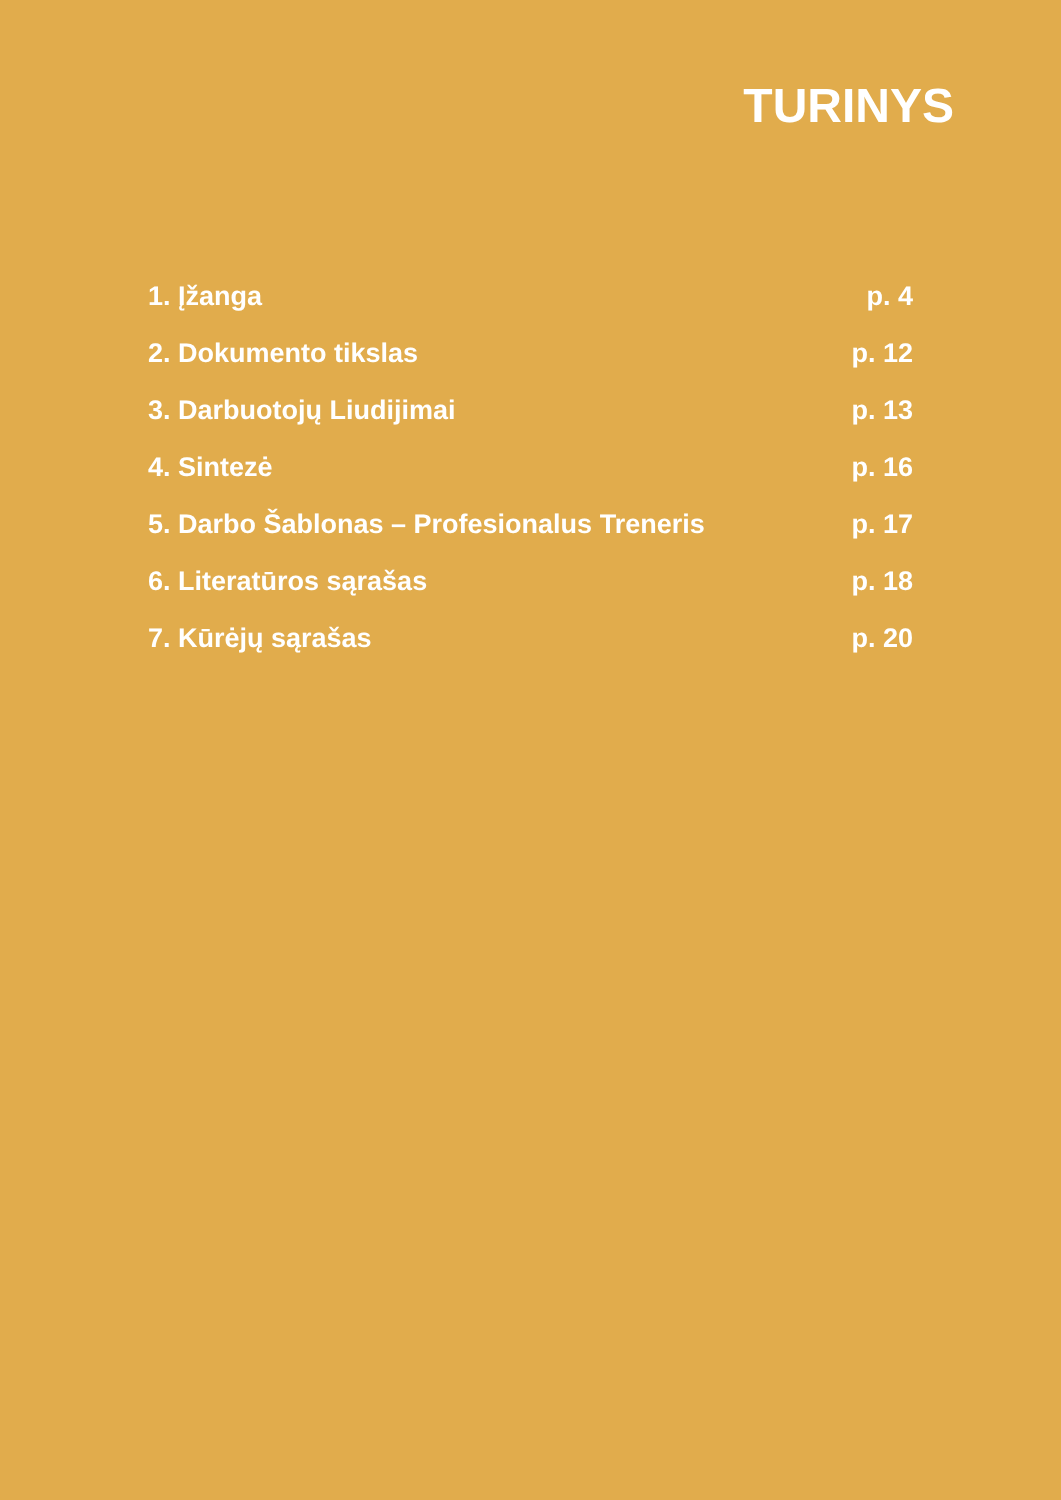TURINYS
1. Įžanga p. 4
2. Dokumento tikslas p. 12
3. Darbuotojų Liudijimai p. 13
4. Sintezė p. 16
5. Darbo Šablonas – Profesionalus Treneris p. 17
6. Literatūros sąrašas p. 18
7. Kūrėjų sąrašas p. 20